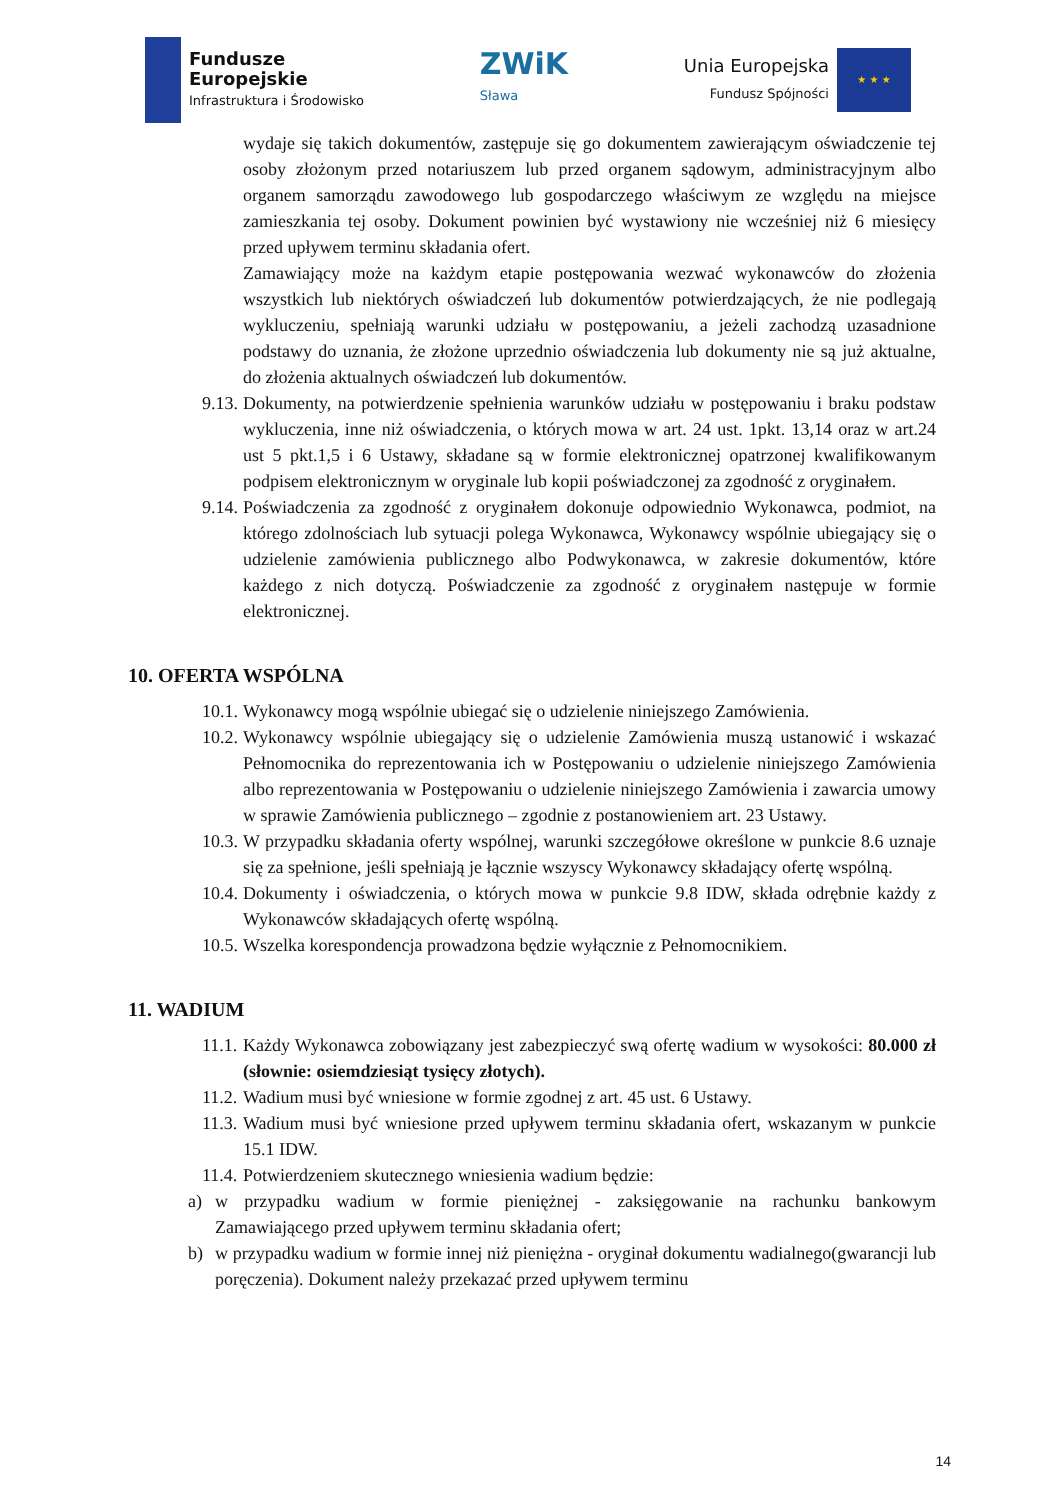Fundusze
Europejskie
Infrastruktura i Środowisko
ZWiK
Sława
Unia Europejska
Fundusz Spójności
★ ★ ★
wydaje się takich dokumentów, zastępuje się go dokumentem zawierającym oświadczenie tej osoby złożonym przed notariuszem lub przed organem sądowym, administracyjnym albo organem samorządu zawodowego lub gospodarczego właściwym ze względu na miejsce zamieszkania tej osoby. Dokument powinien być wystawiony nie wcześniej niż 6 miesięcy przed upływem terminu składania ofert.
Zamawiający może na każdym etapie postępowania wezwać wykonawców do złożenia wszystkich lub niektórych oświadczeń lub dokumentów potwierdzających, że nie podlegają wykluczeniu, spełniają warunki udziału w postępowaniu, a jeżeli zachodzą uzasadnione podstawy do uznania, że złożone uprzednio oświadczenia lub dokumenty nie są już aktualne, do złożenia aktualnych oświadczeń lub dokumentów.
9.13.
Dokumenty, na potwierdzenie spełnienia warunków udziału w postępowaniu i braku podstaw wykluczenia, inne niż oświadczenia, o których mowa w art. 24 ust. 1pkt. 13,14 oraz w art.24 ust 5 pkt.1,5 i 6 Ustawy, składane są w formie elektronicznej opatrzonej kwalifikowanym podpisem elektronicznym w oryginale lub kopii poświadczonej za zgodność z oryginałem.
9.14.
Poświadczenia za zgodność z oryginałem dokonuje odpowiednio Wykonawca, podmiot, na którego zdolnościach lub sytuacji polega Wykonawca, Wykonawcy wspólnie ubiegający się o udzielenie zamówienia publicznego albo Podwykonawca, w zakresie dokumentów, które każdego z nich dotyczą. Poświadczenie za zgodność z oryginałem następuje w formie elektronicznej.
10. OFERTA WSPÓLNA
10.1.
Wykonawcy mogą wspólnie ubiegać się o udzielenie niniejszego Zamówienia.
10.2.
Wykonawcy wspólnie ubiegający się o udzielenie Zamówienia muszą ustanowić i wskazać Pełnomocnika do reprezentowania ich w Postępowaniu o udzielenie niniejszego Zamówienia albo reprezentowania w Postępowaniu o udzielenie niniejszego Zamówienia i zawarcia umowy w sprawie Zamówienia publicznego – zgodnie z postanowieniem art. 23 Ustawy.
10.3.
W przypadku składania oferty wspólnej, warunki szczegółowe określone w punkcie 8.6 uznaje się za spełnione, jeśli spełniają je łącznie wszyscy Wykonawcy składający ofertę wspólną.
10.4.
Dokumenty i oświadczenia, o których mowa w punkcie 9.8 IDW, składa odrębnie każdy z Wykonawców składających ofertę wspólną.
10.5.
Wszelka korespondencja prowadzona będzie wyłącznie z Pełnomocnikiem.
11. WADIUM
11.1.
Każdy Wykonawca zobowiązany jest zabezpieczyć swą ofertę wadium w wysokości: 80.000 zł (słownie: osiemdziesiąt tysięcy złotych).
11.2.
Wadium musi być wniesione w formie zgodnej z art. 45 ust. 6 Ustawy.
11.3.
Wadium musi być wniesione przed upływem terminu składania ofert, wskazanym w punkcie 15.1 IDW.
11.4.
Potwierdzeniem skutecznego wniesienia wadium będzie:
a) w przypadku wadium w formie pieniężnej - zaksięgowanie na rachunku bankowym Zamawiającego przed upływem terminu składania ofert;
b) w przypadku wadium w formie innej niż pieniężna - oryginał dokumentu wadialnego(gwarancji lub poręczenia). Dokument należy przekazać przed upływem terminu
14